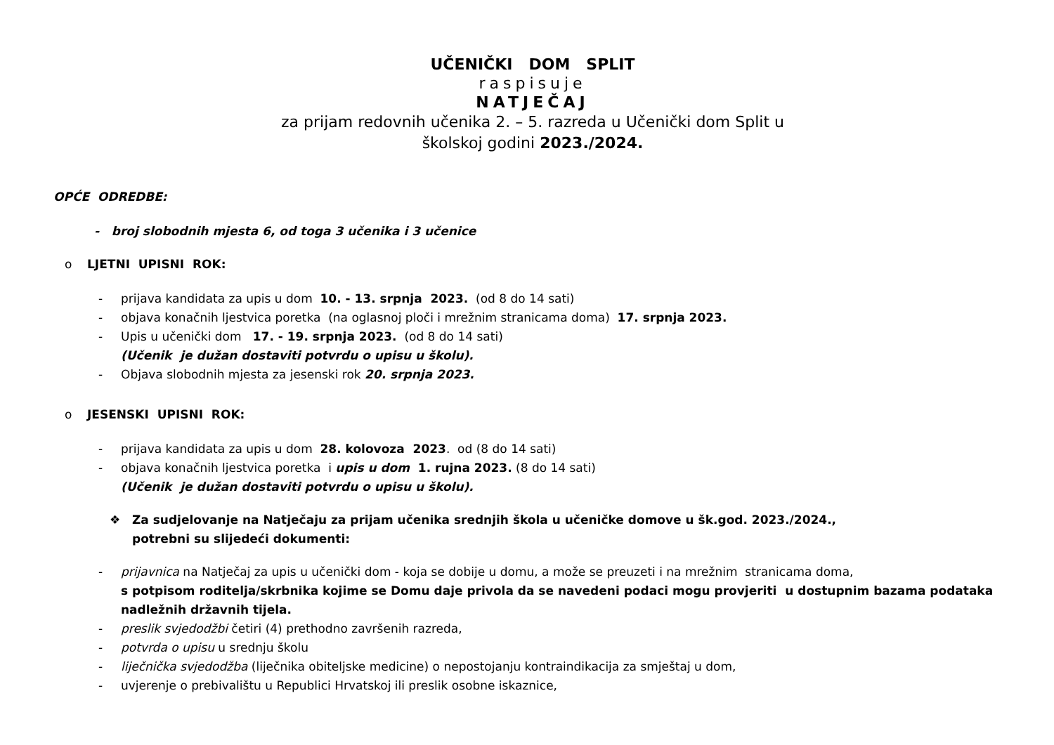UČENIČKI DOM SPLIT
raspisuje
NATJEČAJ
za prijam redovnih učenika 2. – 5. razreda u Učenički dom Split u
školskoj godini 2023./2024.
OPĆE ODREDBE:
- broj slobodnih mjesta 6, od toga 3 učenika i 3 učenice
o LJETNI UPISNI ROK:
- prijava kandidata za upis u dom 10. - 13. srpnja 2023. (od 8 do 14 sati)
- objava konačnih ljestvica poretka (na oglasnoj ploči i mrežnim stranicama doma) 17. srpnja 2023.
- Upis u učenički dom 17. - 19. srpnja 2023. (od 8 do 14 sati)
(Učenik je dužan dostaviti potvrdu o upisu u školu).
- Objava slobodnih mjesta za jesenski rok 20. srpnja 2023.
o JESENSKI UPISNI ROK:
- prijava kandidata za upis u dom 28. kolovoza 2023. od (8 do 14 sati)
- objava konačnih ljestvica poretka i upis u dom 1. rujna 2023. (8 do 14 sati)
(Učenik je dužan dostaviti potvrdu o upisu u školu).
❖ Za sudjelovanje na Natječaju za prijam učenika srednjih škola u učeničke domove u šk.god. 2023./2024.,
potrebni su slijedeći dokumenti:
- prijavnica na Natječaj za upis u učenički dom - koja se dobije u domu, a može se preuzeti i na mrežnim stranicama doma,
s potpisom roditelja/skrbnika kojime se Domu daje privola da se navedeni podaci mogu provjeriti u dostupnim bazama podataka nadležnih državnih tijela.
- preslik svjedodžbi četiri (4) prethodno završenih razreda,
- potvrda o upisu u srednju školu
- liječnička svjedodžba (liječnika obiteljske medicine) o nepostojanju kontraindikacija za smještaj u dom,
- uvjerenje o prebivalištu u Republici Hrvatskoj ili preslik osobne iskaznice,